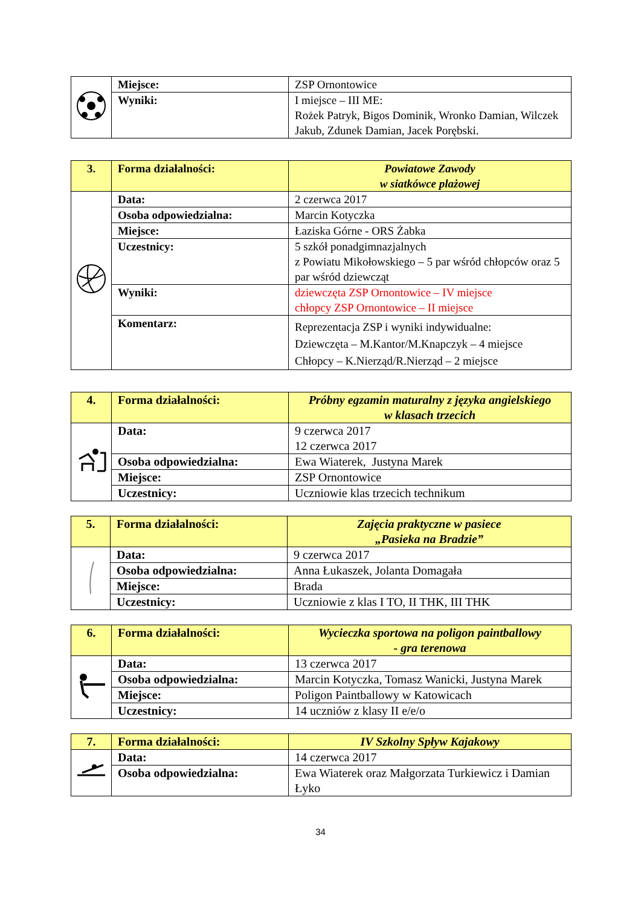| | Miejsce: | ZSP Ornontowice |
| | Wyniki: | I miejsce – III ME: Rożek Patryk, Bigos Dominik, Wronko Damian, Wilczek Jakub, Zdunek Damian, Jacek Porębski. |
| 3. | Forma działalności: | Powiatowe Zawody w siatkówce plażowej |
| | Data: | 2 czerwca 2017 |
| | Osoba odpowiedzialna: | Marcin Kotyczka |
| | Miejsce: | Łaziska Górne - ORS Żabka |
| | Uczestnicy: | 5 szkół ponadgimnazjalnych z Powiatu Mikołowskiego – 5 par wśród chłopców oraz 5 par wśród dziewcząt |
| | Wyniki: | dziewczęta ZSP Ornontowice – IV miejsce chłopcy ZSP Ornontowice – II miejsce |
| | Komentarz: | Reprezentacja ZSP i wyniki indywidualne: Dziewczęta – M.Kantor/M.Knapczyk – 4 miejsce Chłopcy – K.Nierząd/R.Nierząd – 2 miejsce |
| 4. | Forma działalności: | Próbny egzamin maturalny z języka angielskiego w klasach trzecich |
| | Data: | 9 czerwca 2017 12 czerwca 2017 |
| | Osoba odpowiedzialna: | Ewa Wiaterek, Justyna Marek |
| | Miejsce: | ZSP Ornontowice |
| | Uczestnicy: | Uczniowie klas trzecich technikum |
| 5. | Forma działalności: | Zajęcia praktyczne w pasiece „Pasieka na Bradzie” |
| | Data: | 9 czerwca 2017 |
| | Osoba odpowiedzialna: | Anna Łukaszek, Jolanta Domagała |
| | Miejsce: | Brada |
| | Uczestnicy: | Uczniowie z klas I TO, II THK, III THK |
| 6. | Forma działalności: | Wycieczka sportowa na poligon paintballowy - gra terenowa |
| | Data: | 13 czerwca 2017 |
| | Osoba odpowiedzialna: | Marcin Kotyczka, Tomasz Wanicki, Justyna Marek |
| | Miejsce: | Poligon Paintballowy w Katowicach |
| | Uczestnicy: | 14 uczniów z klasy II e/e/o |
| 7. | Forma działalności: | IV Szkolny Spływ Kajakowy |
| | Data: | 14 czerwca 2017 |
| | Osoba odpowiedzialna: | Ewa Wiaterek oraz Małgorzata Turkiewicz i Damian Łyko |
34